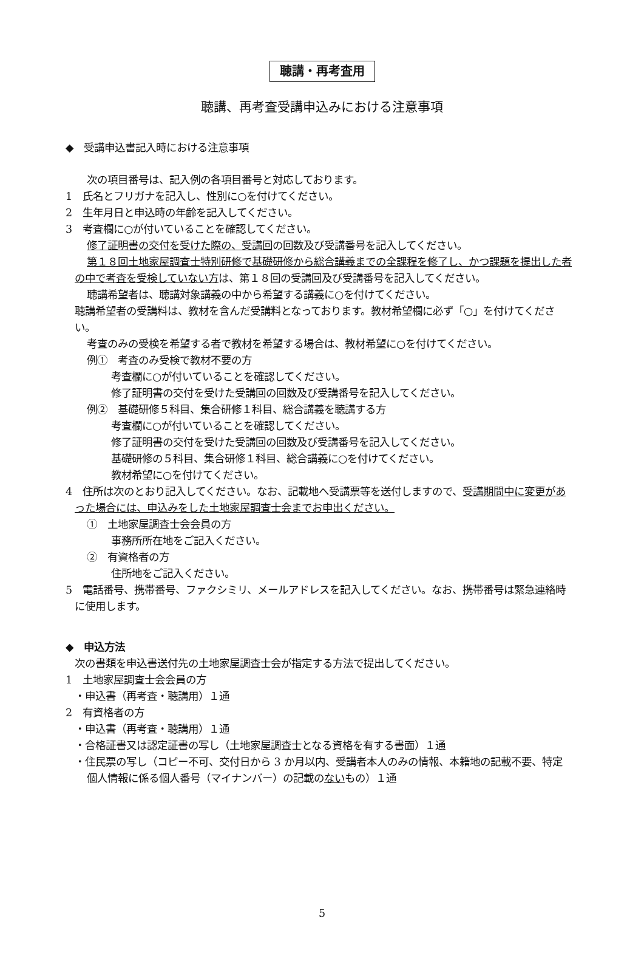聴講・再考査用
聴講、再考査受講申込みにおける注意事項
◆　受講申込書記入時における注意事項
次の項目番号は、記入例の各項目番号と対応しております。
1　氏名とフリガナを記入し、性別に○を付けてください。
2　生年月日と申込時の年齢を記入してください。
3　考査欄に○が付いていることを確認してください。
修了証明書の交付を受けた際の、受講回の回数及び受講番号を記入してください。
第１８回土地家屋調査士特別研修で基礎研修から総合講義までの全課程を修了し、かつ課題を提出した者の中で考査を受検していない方は、第１８回の受講回及び受講番号を記入してください。
聴講希望者は、聴講対象講義の中から希望する講義に○を付けてください。
聴講希望者の受講料は、教材を含んだ受講料となっております。教材希望欄に必ず「○」を付けてください。
考査のみの受検を希望する者で教材を希望する場合は、教材希望に○を付けてください。
例①　考査のみ受検で教材不要の方
考査欄に○が付いていることを確認してください。
修了証明書の交付を受けた受講回の回数及び受講番号を記入してください。
例②　基礎研修５科目、集合研修１科目、総合講義を聴講する方
考査欄に○が付いていることを確認してください。
修了証明書の交付を受けた受講回の回数及び受講番号を記入してください。
基礎研修の５科目、集合研修１科目、総合講義に○を付けてください。
教材希望に○を付けてください。
4　住所は次のとおり記入してください。なお、記載地へ受講票等を送付しますので、受講期間中に変更があった場合には、申込みをした土地家屋調査士会までお申出ください。
①　土地家屋調査士会会員の方
事務所所在地をご記入ください。
②　有資格者の方
住所地をご記入ください。
5　電話番号、携帯番号、ファクシミリ、メールアドレスを記入してください。なお、携帯番号は緊急連絡時に使用します。
◆　申込方法
次の書類を申込書送付先の土地家屋調査士会が指定する方法で提出してください。
1　土地家屋調査士会会員の方
・申込書（再考査・聴講用）１通
2　有資格者の方
・申込書（再考査・聴講用）１通
・合格証書又は認定証書の写し（土地家屋調査士となる資格を有する書面）１通
・住民票の写し（コピー不可、交付日から 3 か月以内、受講者本人のみの情報、本籍地の記載不要、特定個人情報に係る個人番号（マイナンバー）の記載のないもの）１通
5